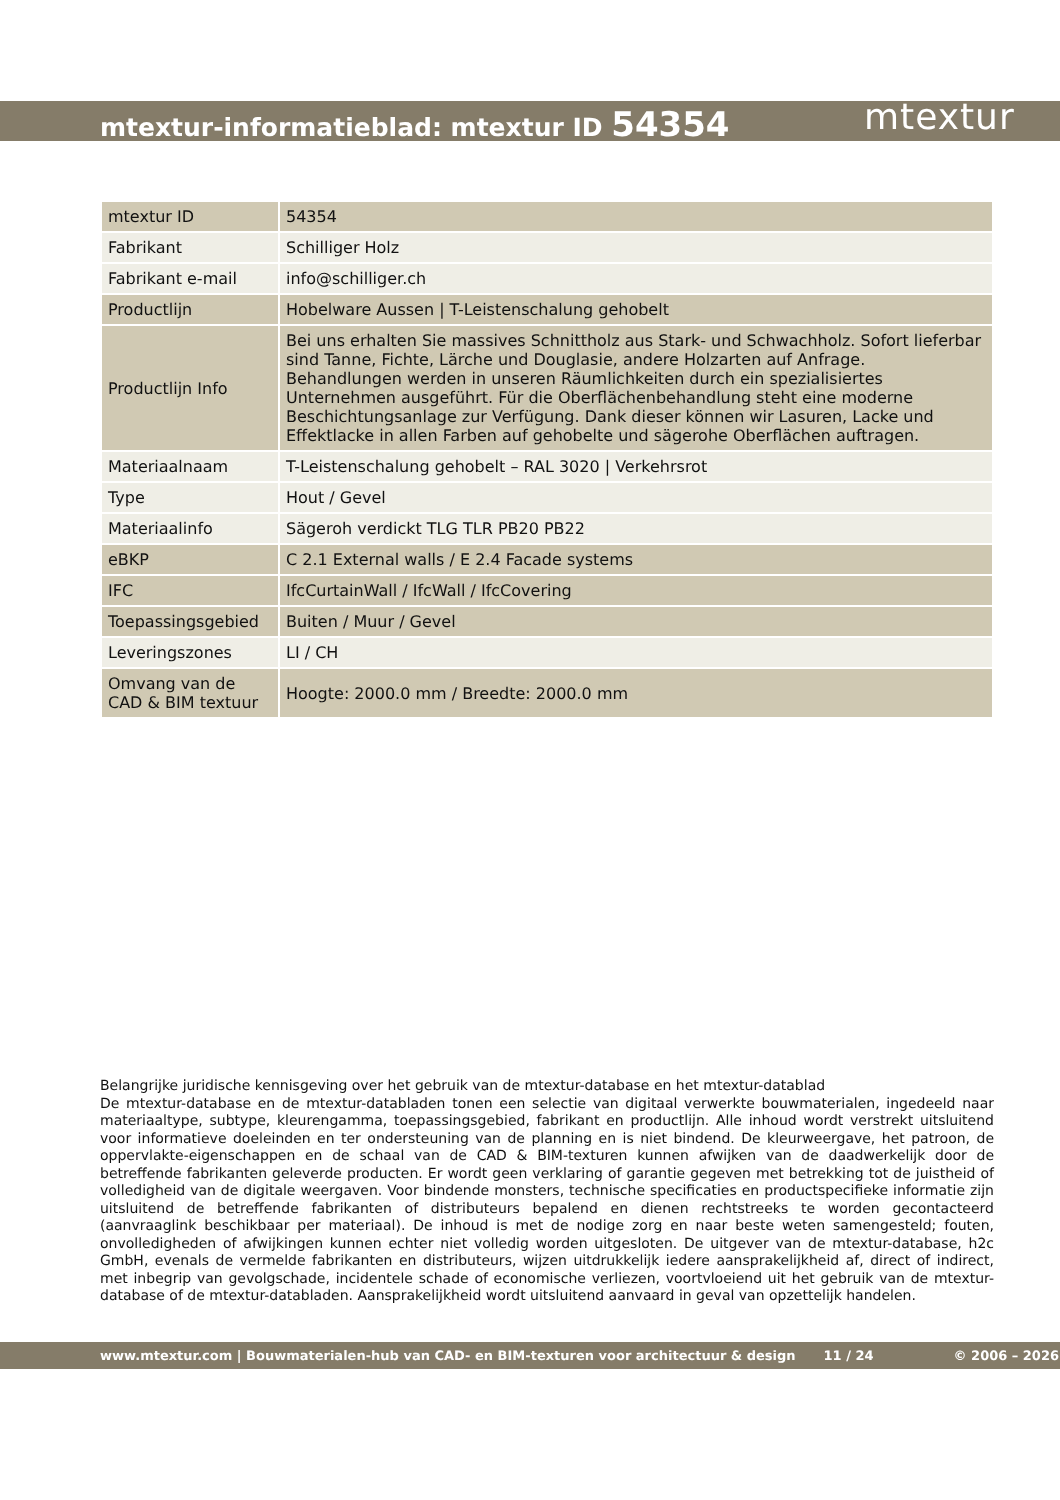mtextur-informatieblad: mtextur ID 54354 mtextur
| mtextur ID | 54354 |
| Fabrikant | Schilliger Holz |
| Fabrikant e-mail | info@schilliger.ch |
| Productlijn | Hobelware Aussen / T-Leistenschalung gehobelt |
| Productlijn Info | Bei uns erhalten Sie massives Schnittholz aus Stark- und Schwachholz. Sofort lieferbar sind Tanne, Fichte, Lärche und Douglasie, andere Holzarten auf Anfrage. Behandlungen werden in unseren Räumlichkeiten durch ein spezialisiertes Unternehmen ausgeführt. Für die Oberflächenbehandlung steht eine moderne Beschichtungsanlage zur Verfügung. Dank dieser können wir Lasuren, Lacke und Effektlacke in allen Farben auf gehobelte und sägerohe Oberflächen auftragen. |
| Materiaalnaam | T-Leistenschalung gehobelt – RAL 3020 / Verkehrsrot |
| Type | Hout / Gevel |
| Materiaalinfo | Sägeroh verdickt TLG TLR PB20 PB22 |
| eBKP | C 2.1 External walls / E 2.4 Facade systems |
| IFC | IfcCurtainWall / IfcWall / IfcCovering |
| Toepassingsgebied | Buiten / Muur / Gevel |
| Leveringszones | LI / CH |
| Omvang van de CAD & BIM textuur | Hoogte: 2000.0 mm / Breedte: 2000.0 mm |
Belangrijke juridische kennisgeving over het gebruik van de mtextur-database en het mtextur-datablad
De mtextur-database en de mtextur-databladen tonen een selectie van digitaal verwerkte bouwmaterialen, ingedeeld naar materiaaltype, subtype, kleurengamma, toepassingsgebied, fabrikant en productlijn. Alle inhoud wordt verstrekt uitsluitend voor informatieve doeleinden en ter ondersteuning van de planning en is niet bindend. De kleurweergave, het patroon, de oppervlakte-eigenschappen en de schaal van de CAD & BIM-texturen kunnen afwijken van de daadwerkelijk door de betreffende fabrikanten geleverde producten. Er wordt geen verklaring of garantie gegeven met betrekking tot de juistheid of volledigheid van de digitale weergaven. Voor bindende monsters, technische specificaties en productspecifieke informatie zijn uitsluitend de betreffende fabrikanten of distributeurs bepalend en dienen rechtstreeks te worden gecontacteerd (aanvraaglink beschikbaar per materiaal). De inhoud is met de nodige zorg en naar beste weten samengesteld; fouten, onvolledigheden of afwijkingen kunnen echter niet volledig worden uitgesloten. De uitgever van de mtextur-database, h2c GmbH, evenals de vermelde fabrikanten en distributeurs, wijzen uitdrukkelijk iedere aansprakelijkheid af, direct of indirect, met inbegrip van gevolgschade, incidentele schade of economische verliezen, voortvloeiend uit het gebruik van de mtextur-database of de mtextur-databladen. Aansprakelijkheid wordt uitsluitend aanvaard in geval van opzettelijk handelen.
www.mtextur.com | Bouwmaterialen-hub van CAD- en BIM-texturen voor architectuur & design 11 / 24 © 2006 – 2026